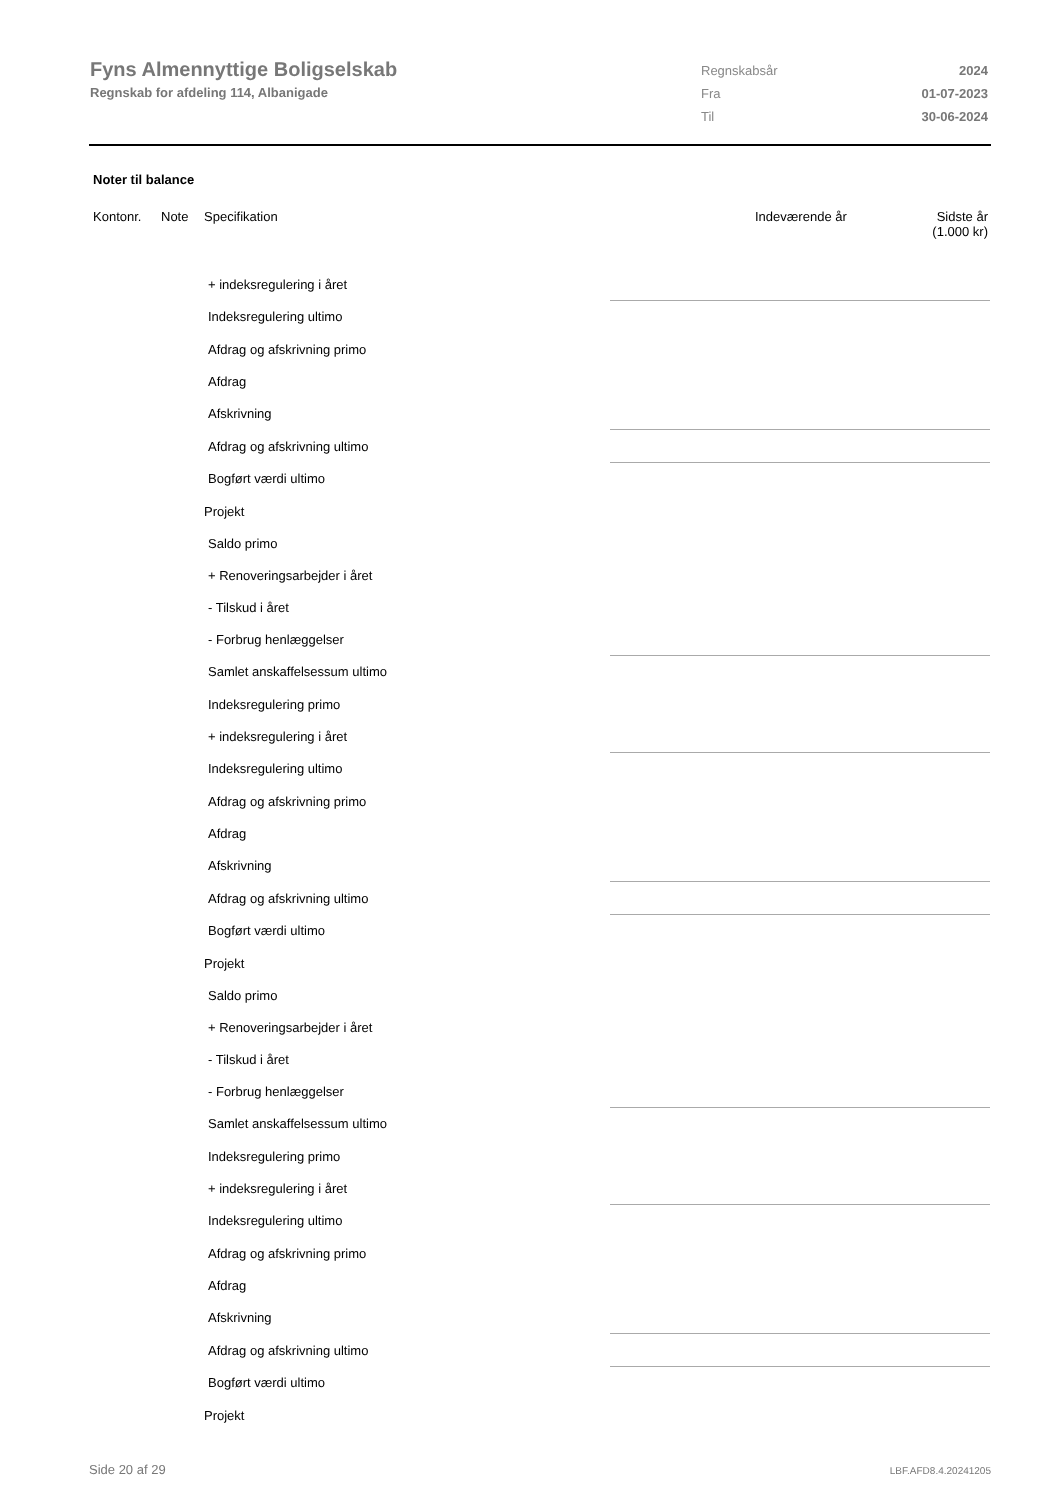Fyns Almennyttige Boligselskab
Regnskab for afdeling 114, Albanigade
| Regnskabsår | 2024 |
| Fra | 01-07-2023 |
| Til | 30-06-2024 |
Noter til balance
Kontonr. Note Specifikation Indeværende år Sidste år
(1.000 kr)
| + indeksregulering i året | | |
| Indeksregulering ultimo | | |
| Afdrag og afskrivning primo | | |
| Afdrag | | |
| Afskrivning | | |
| Afdrag og afskrivning ultimo | | |
| Bogført værdi ultimo | | |
| Projekt | | |
| Saldo primo | | |
| + Renoveringsarbejder i året | | |
| - Tilskud i året | | |
| - Forbrug henlæggelser | | |
| Samlet anskaffelsessum ultimo | | |
| Indeksregulering primo | | |
| + indeksregulering i året | | |
| Indeksregulering ultimo | | |
| Afdrag og afskrivning primo | | |
| Afdrag | | |
| Afskrivning | | |
| Afdrag og afskrivning ultimo | | |
| Bogført værdi ultimo | | |
| Projekt | | |
| Saldo primo | | |
| + Renoveringsarbejder i året | | |
| - Tilskud i året | | |
| - Forbrug henlæggelser | | |
| Samlet anskaffelsessum ultimo | | |
| Indeksregulering primo | | |
| + indeksregulering i året | | |
| Indeksregulering ultimo | | |
| Afdrag og afskrivning primo | | |
| Afdrag | | |
| Afskrivning | | |
| Afdrag og afskrivning ultimo | | |
| Bogført værdi ultimo | | |
| Projekt | | |
Side 20 af 29 LBF.AFD8.4.20241205